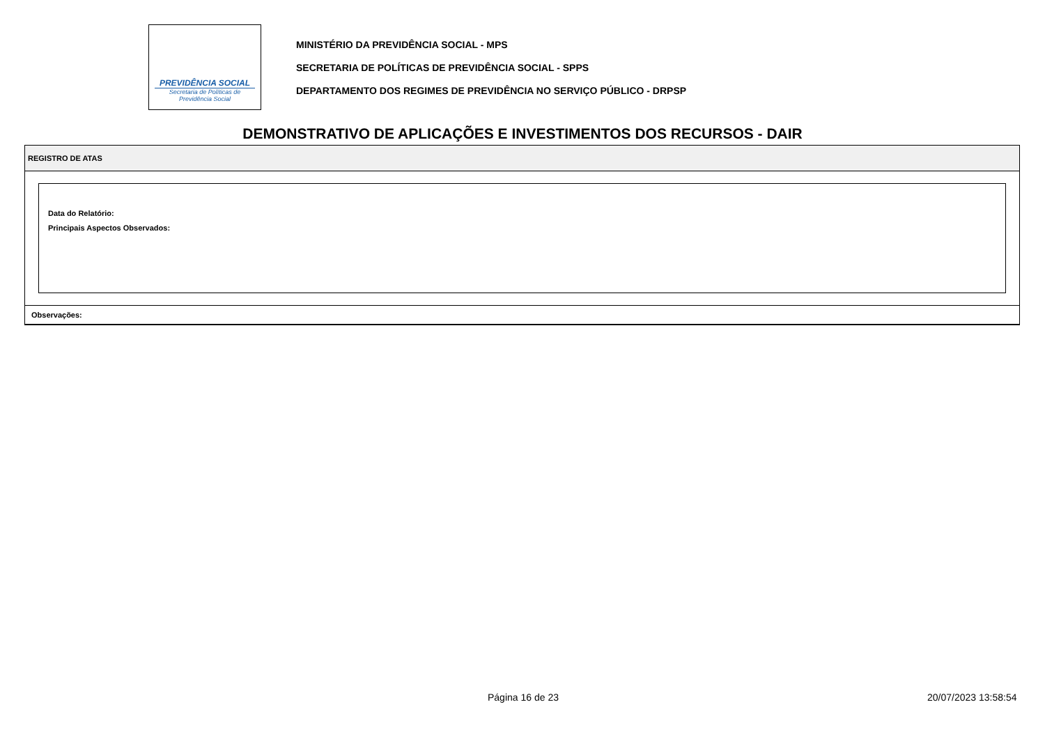PREVIDÊNCIA SOCIAL
Secretaria de Políticas de
Previdência Social
MINISTÉRIO DA PREVIDÊNCIA SOCIAL - MPS
SECRETARIA DE POLÍTICAS DE PREVIDÊNCIA SOCIAL - SPPS
DEPARTAMENTO DOS REGIMES DE PREVIDÊNCIA NO SERVIÇO PÚBLICO - DRPSP
DEMONSTRATIVO DE APLICAÇÕES E INVESTIMENTOS DOS RECURSOS - DAIR
REGISTRO DE ATAS
Data do Relatório:
Principais Aspectos Observados:
Observações:
Página 16 de 23 20/07/2023 13:58:54